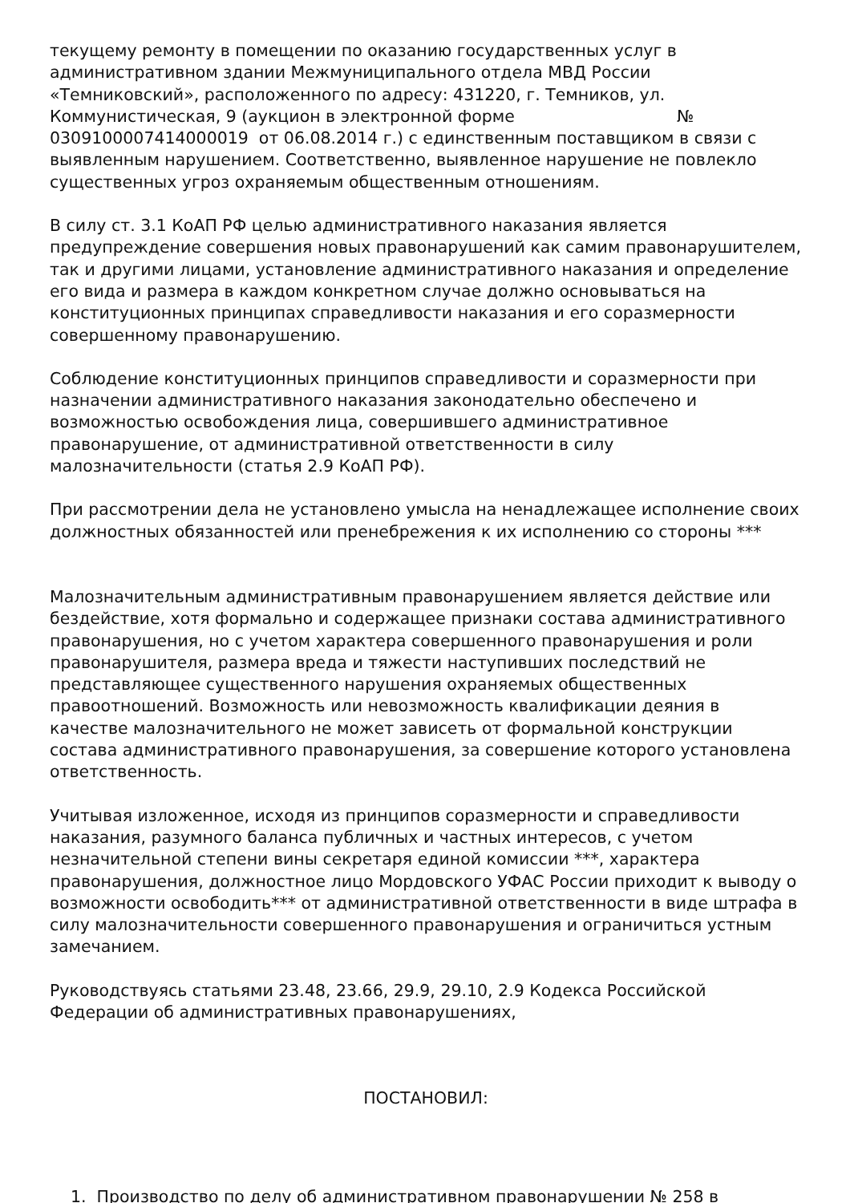текущему ремонту в помещении по оказанию государственных услуг в административном здании Межмуниципального отдела МВД России «Темниковский», расположенного по адресу: 431220, г. Темников, ул. Коммунистическая, 9 (аукцион в электронной форме № 0309100007414000019 от 06.08.2014 г.) с единственным поставщиком в связи с выявленным нарушением. Соответственно, выявленное нарушение не повлекло существенных угроз охраняемым общественным отношениям.
В силу ст. 3.1 КоАП РФ целью административного наказания является предупреждение совершения новых правонарушений как самим правонарушителем, так и другими лицами, установление административного наказания и определение его вида и размера в каждом конкретном случае должно основываться на конституционных принципах справедливости наказания и его соразмерности совершенному правонарушению.
Соблюдение конституционных принципов справедливости и соразмерности при назначении административного наказания законодательно обеспечено и возможностью освобождения лица, совершившего административное правонарушение, от административной ответственности в силу малозначительности (статья 2.9 КоАП РФ).
При рассмотрении дела не установлено умысла на ненадлежащее исполнение своих должностных обязанностей или пренебрежения к их исполнению со стороны ***
Малозначительным административным правонарушением является действие или бездействие, хотя формально и содержащее признаки состава административного правонарушения, но с учетом характера совершенного правонарушения и роли правонарушителя, размера вреда и тяжести наступивших последствий не представляющее существенного нарушения охраняемых общественных правоотношений. Возможность или невозможность квалификации деяния в качестве малозначительного не может зависеть от формальной конструкции состава административного правонарушения, за совершение которого установлена ответственность.
Учитывая изложенное, исходя из принципов соразмерности и справедливости наказания, разумного баланса публичных и частных интересов, с учетом незначительной степени вины секретаря единой комиссии ***, характера правонарушения, должностное лицо Мордовского УФАС России приходит к выводу о возможности освободить*** от административной ответственности в виде штрафа в силу малозначительности совершенного правонарушения и ограничиться устным замечанием.
Руководствуясь статьями 23.48, 23.66, 29.9, 29.10, 2.9 Кодекса Российской Федерации об административных правонарушениях,
ПОСТАНОВИЛ:
1. Производство по делу об административном правонарушении № 258 в